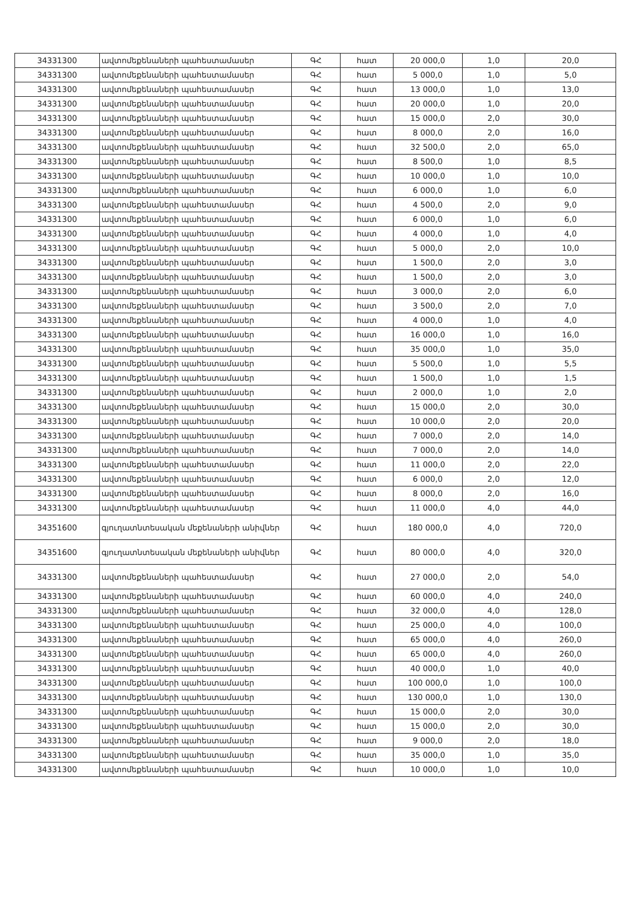| 34331300 | ավտոմեքենաների պահեստամասեր | ԳՀ | հատ | 20 000,0 | 1,0 | 20,0 |
| 34331300 | ավտոմեքենաների պահեստամասեր | ԳՀ | հատ | 5 000,0 | 1,0 | 5,0 |
| 34331300 | ավտոմեքենաների պահեստամասեր | ԳՀ | հատ | 13 000,0 | 1,0 | 13,0 |
| 34331300 | ավտոմեքենաների պահեստամասեր | ԳՀ | հատ | 20 000,0 | 1,0 | 20,0 |
| 34331300 | ավտոմեքենաների պահեստամասեր | ԳՀ | հատ | 15 000,0 | 2,0 | 30,0 |
| 34331300 | ավտոմեքենաների պահեստամասեր | ԳՀ | հատ | 8 000,0 | 2,0 | 16,0 |
| 34331300 | ավտոմեքենաների պահեստամասեր | ԳՀ | հատ | 32 500,0 | 2,0 | 65,0 |
| 34331300 | ավտոմեքենաների պահեստամասեր | ԳՀ | հատ | 8 500,0 | 1,0 | 8,5 |
| 34331300 | ավտոմեքենաների պահեստամասեր | ԳՀ | հատ | 10 000,0 | 1,0 | 10,0 |
| 34331300 | ավտոմեքենաների պահեստամասեր | ԳՀ | հատ | 6 000,0 | 1,0 | 6,0 |
| 34331300 | ավտոմեքենաների պահեստամասեր | ԳՀ | հատ | 4 500,0 | 2,0 | 9,0 |
| 34331300 | ավտոմեքենաների պահեստամասեր | ԳՀ | հատ | 6 000,0 | 1,0 | 6,0 |
| 34331300 | ավտոմեքենաների պահեստամասեր | ԳՀ | հատ | 4 000,0 | 1,0 | 4,0 |
| 34331300 | ավտոմեքենաների պահեստամասեր | ԳՀ | հատ | 5 000,0 | 2,0 | 10,0 |
| 34331300 | ավտոմեքենաների պահեստամասեր | ԳՀ | հատ | 1 500,0 | 2,0 | 3,0 |
| 34331300 | ավտոմեքենաների պահեստամասեր | ԳՀ | հատ | 1 500,0 | 2,0 | 3,0 |
| 34331300 | ավտոմեքենաների պահեստամասեր | ԳՀ | հատ | 3 000,0 | 2,0 | 6,0 |
| 34331300 | ավտոմեքենաների պահեստամասեր | ԳՀ | հատ | 3 500,0 | 2,0 | 7,0 |
| 34331300 | ավտոմեքենաների պահեստամասեր | ԳՀ | հատ | 4 000,0 | 1,0 | 4,0 |
| 34331300 | ավտոմեքենաների պահեստամասեր | ԳՀ | հատ | 16 000,0 | 1,0 | 16,0 |
| 34331300 | ավտոմեքենաների պահեստամասեր | ԳՀ | հատ | 35 000,0 | 1,0 | 35,0 |
| 34331300 | ավտոմեքենաների պահեստամասեր | ԳՀ | հատ | 5 500,0 | 1,0 | 5,5 |
| 34331300 | ավտոմեքենաների պահեստամասեր | ԳՀ | հատ | 1 500,0 | 1,0 | 1,5 |
| 34331300 | ավտոմեքենաների պահեստամասեր | ԳՀ | հատ | 2 000,0 | 1,0 | 2,0 |
| 34331300 | ավտոմեքենաների պահեստամասեր | ԳՀ | հատ | 15 000,0 | 2,0 | 30,0 |
| 34331300 | ավտոմեքենաների պահեստամասեր | ԳՀ | հատ | 10 000,0 | 2,0 | 20,0 |
| 34331300 | ավտոմեքենաների պահեստամասեր | ԳՀ | հատ | 7 000,0 | 2,0 | 14,0 |
| 34331300 | ավտոմեքենաների պահեստամասեր | ԳՀ | հատ | 7 000,0 | 2,0 | 14,0 |
| 34331300 | ավտոմեքենաների պահեստամասեր | ԳՀ | հատ | 11 000,0 | 2,0 | 22,0 |
| 34331300 | ավտոմեքենաների պահեստամասեր | ԳՀ | հատ | 6 000,0 | 2,0 | 12,0 |
| 34331300 | ավտոմեքենաների պահեստամասեր | ԳՀ | հատ | 8 000,0 | 2,0 | 16,0 |
| 34331300 | ավտոմեքենաների պահեստամասեր | ԳՀ | հատ | 11 000,0 | 4,0 | 44,0 |
| 34351600 | գյուղատնտեսական մեքենաների անիվներ | ԳՀ | հատ | 180 000,0 | 4,0 | 720,0 |
| 34351600 | գյուղատնտեսական մեքենաների անիվներ | ԳՀ | հատ | 80 000,0 | 4,0 | 320,0 |
| 34331300 | ավտոմեքենաների պահեստամասեր | ԳՀ | հատ | 27 000,0 | 2,0 | 54,0 |
| 34331300 | ավտոմեքենաների պահեստամասեր | ԳՀ | հատ | 60 000,0 | 4,0 | 240,0 |
| 34331300 | ավտոմեքենաների պահեստամասեր | ԳՀ | հատ | 32 000,0 | 4,0 | 128,0 |
| 34331300 | ավտոմեքենաների պահեստամասեր | ԳՀ | հատ | 25 000,0 | 4,0 | 100,0 |
| 34331300 | ավտոմեքենաների պահեստամասեր | ԳՀ | հատ | 65 000,0 | 4,0 | 260,0 |
| 34331300 | ավտոմեքենաների պահեստամասեր | ԳՀ | հատ | 65 000,0 | 4,0 | 260,0 |
| 34331300 | ավտոմեքենաների պահեստամասեր | ԳՀ | հատ | 40 000,0 | 1,0 | 40,0 |
| 34331300 | ավտոմեքենաների պահեստամասեր | ԳՀ | հատ | 100 000,0 | 1,0 | 100,0 |
| 34331300 | ավտոմեքենաների պահեստամասեր | ԳՀ | հատ | 130 000,0 | 1,0 | 130,0 |
| 34331300 | ավտոմեքենաների պահեստամասեր | ԳՀ | հատ | 15 000,0 | 2,0 | 30,0 |
| 34331300 | ավտոմեքենաների պահեստամասեր | ԳՀ | հատ | 15 000,0 | 2,0 | 30,0 |
| 34331300 | ավտոմեքենաների պահեստամասեր | ԳՀ | հատ | 9 000,0 | 2,0 | 18,0 |
| 34331300 | ավտոմեքենաների պահեստամասեր | ԳՀ | հատ | 35 000,0 | 1,0 | 35,0 |
| 34331300 | ավտոմեքենաների պահեստամասեր | ԳՀ | հատ | 10 000,0 | 1,0 | 10,0 |